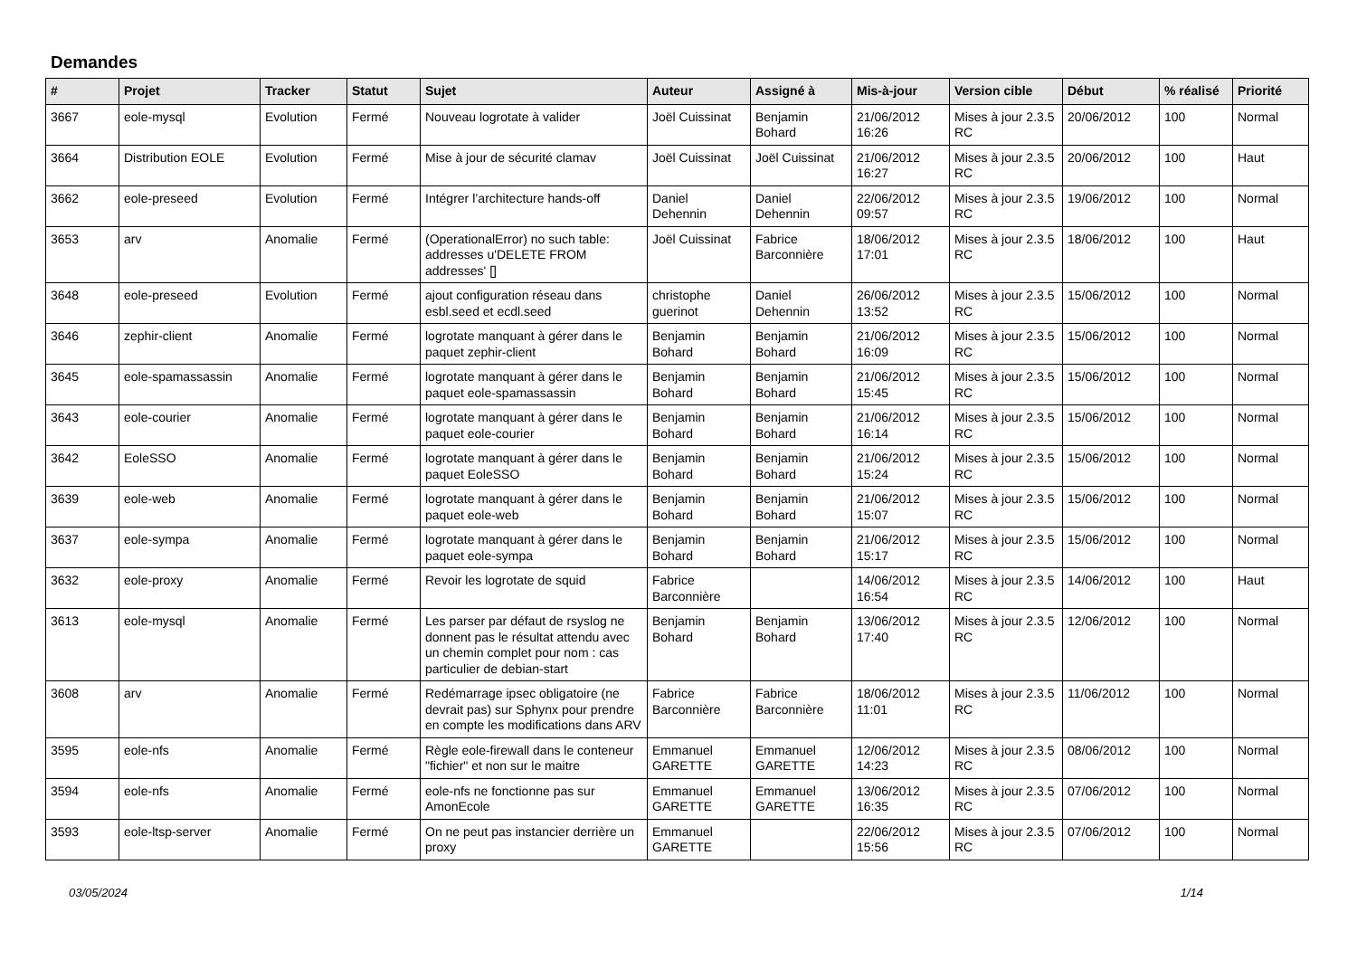Demandes
| # | Projet | Tracker | Statut | Sujet | Auteur | Assigné à | Mis-à-jour | Version cible | Début | % réalisé | Priorité |
| --- | --- | --- | --- | --- | --- | --- | --- | --- | --- | --- | --- |
| 3667 | eole-mysql | Evolution | Fermé | Nouveau logrotate à valider | Joël Cuissinat | Benjamin Bohard | 21/06/2012 16:26 | Mises à jour 2.3.5 RC | 20/06/2012 | 100 | Normal |
| 3664 | Distribution EOLE | Evolution | Fermé | Mise à jour de sécurité clamav | Joël Cuissinat | Joël Cuissinat | 21/06/2012 16:27 | Mises à jour 2.3.5 RC | 20/06/2012 | 100 | Haut |
| 3662 | eole-preseed | Evolution | Fermé | Intégrer l’architecture hands-off | Daniel Dehennin | Daniel Dehennin | 22/06/2012 09:57 | Mises à jour 2.3.5 RC | 19/06/2012 | 100 | Normal |
| 3653 | arv | Anomalie | Fermé | (OperationalError) no such table: addresses u'DELETE FROM addresses' [] | Joël Cuissinat | Fabrice Barconnière | 18/06/2012 17:01 | Mises à jour 2.3.5 RC | 18/06/2012 | 100 | Haut |
| 3648 | eole-preseed | Evolution | Fermé | ajout configuration réseau dans esbl.seed et ecdl.seed | christophe guerinot | Daniel Dehennin | 26/06/2012 13:52 | Mises à jour 2.3.5 RC | 15/06/2012 | 100 | Normal |
| 3646 | zephir-client | Anomalie | Fermé | logrotate manquant à gérer dans le paquet zephir-client | Benjamin Bohard | Benjamin Bohard | 21/06/2012 16:09 | Mises à jour 2.3.5 RC | 15/06/2012 | 100 | Normal |
| 3645 | eole-spamassassin | Anomalie | Fermé | logrotate manquant à gérer dans le paquet eole-spamassassin | Benjamin Bohard | Benjamin Bohard | 21/06/2012 15:45 | Mises à jour 2.3.5 RC | 15/06/2012 | 100 | Normal |
| 3643 | eole-courier | Anomalie | Fermé | logrotate manquant à gérer dans le paquet eole-courier | Benjamin Bohard | Benjamin Bohard | 21/06/2012 16:14 | Mises à jour 2.3.5 RC | 15/06/2012 | 100 | Normal |
| 3642 | EoleSSO | Anomalie | Fermé | logrotate manquant à gérer dans le paquet EoleSSO | Benjamin Bohard | Benjamin Bohard | 21/06/2012 15:24 | Mises à jour 2.3.5 RC | 15/06/2012 | 100 | Normal |
| 3639 | eole-web | Anomalie | Fermé | logrotate manquant à gérer dans le paquet eole-web | Benjamin Bohard | Benjamin Bohard | 21/06/2012 15:07 | Mises à jour 2.3.5 RC | 15/06/2012 | 100 | Normal |
| 3637 | eole-sympa | Anomalie | Fermé | logrotate manquant à gérer dans le paquet eole-sympa | Benjamin Bohard | Benjamin Bohard | 21/06/2012 15:17 | Mises à jour 2.3.5 RC | 15/06/2012 | 100 | Normal |
| 3632 | eole-proxy | Anomalie | Fermé | Revoir les logrotate de squid | Fabrice Barconnière | | 14/06/2012 16:54 | Mises à jour 2.3.5 RC | 14/06/2012 | 100 | Haut |
| 3613 | eole-mysql | Anomalie | Fermé | Les parser par défaut de rsyslog ne donnent pas le résultat attendu avec un chemin complet pour nom : cas particulier de debian-start | Benjamin Bohard | Benjamin Bohard | 13/06/2012 17:40 | Mises à jour 2.3.5 RC | 12/06/2012 | 100 | Normal |
| 3608 | arv | Anomalie | Fermé | Redémarrage ipsec obligatoire (ne devrait pas) sur Sphynx pour prendre en compte les modifications dans ARV | Fabrice Barconnière | Fabrice Barconnière | 18/06/2012 11:01 | Mises à jour 2.3.5 RC | 11/06/2012 | 100 | Normal |
| 3595 | eole-nfs | Anomalie | Fermé | Règle eole-firewall dans le conteneur "fichier" et non sur le maitre | Emmanuel GARETTE | Emmanuel GARETTE | 12/06/2012 14:23 | Mises à jour 2.3.5 RC | 08/06/2012 | 100 | Normal |
| 3594 | eole-nfs | Anomalie | Fermé | eole-nfs ne fonctionne pas sur AmonEcole | Emmanuel GARETTE | Emmanuel GARETTE | 13/06/2012 16:35 | Mises à jour 2.3.5 RC | 07/06/2012 | 100 | Normal |
| 3593 | eole-ltsp-server | Anomalie | Fermé | On ne peut pas instancier derrière un proxy | Emmanuel GARETTE | | 22/06/2012 15:56 | Mises à jour 2.3.5 RC | 07/06/2012 | 100 | Normal |
03/05/2024 1/14